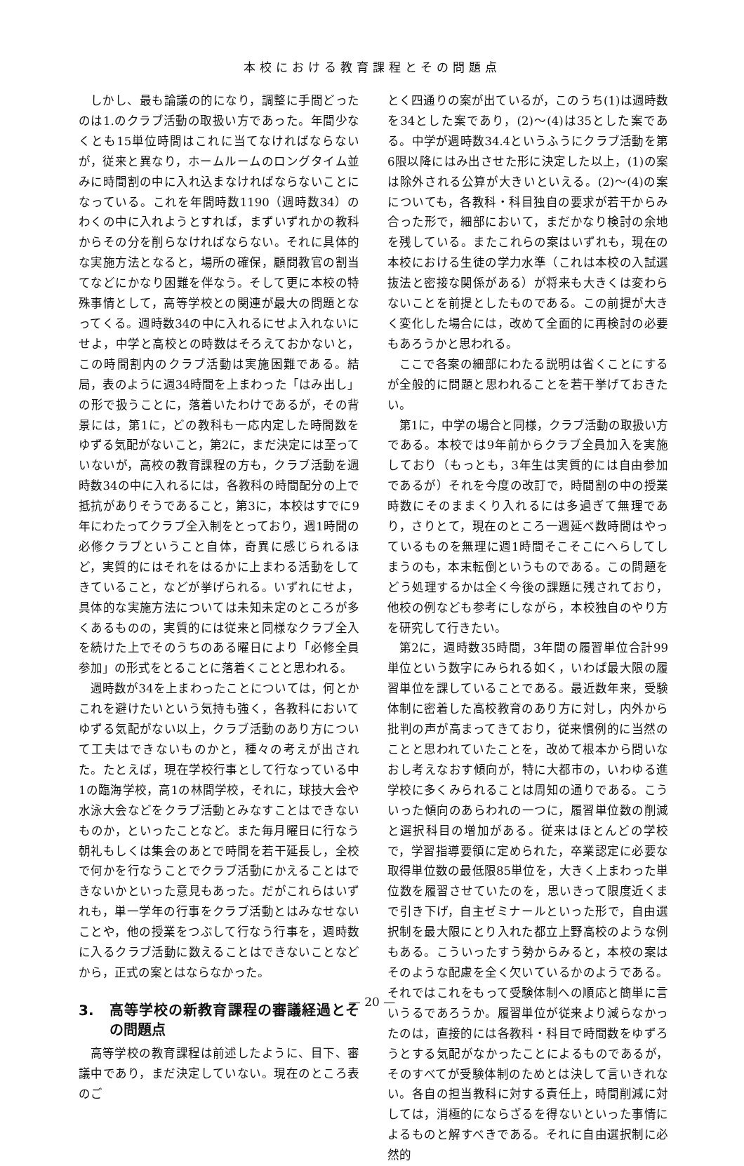本校における教育課程とその問題点
しかし、最も論議の的になり，調整に手間どったのは1.のクラブ活動の取扱い方であった。年間少なくとも15単位時間はこれに当てなければならないが，従来と異なり，ホームルームのロングタイム並みに時間割の中に入れ込まなければならないことになっている。これを年間時数1190（週時数34）のわくの中に入れようとすれば，まずいずれかの教科からその分を削らなければならない。それに具体的な実施方法となると，場所の確保，顧問教官の割当てなどにかなり困難を伴なう。そして更に本校の特殊事情として，高等学校との関連が最大の問題となってくる。週時数34の中に入れるにせよ入れないにせよ，中学と高校との時数はそろえておかないと，この時間割内のクラブ活動は実施困難である。結局，表のように週34時間を上まわった「はみ出し」の形で扱うことに，落着いたわけであるが，その背景には，第1に，どの教科も一応内定した時間数をゆずる気配がないこと，第2に，まだ決定には至っていないが，高校の教育課程の方も，クラブ活動を週時数34の中に入れるには，各教科の時間配分の上で抵抗がありそうであること，第3に，本校はすでに9年にわたってクラブ全入制をとっており，週1時間の必修クラブということ自体，奇異に感じられるほど，実質的にはそれをはるかに上まわる活動をしてきていること，などが挙げられる。いずれにせよ，具体的な実施方法については未知未定のところが多くあるものの，実質的には従来と同様なクラブ全入を続けた上でそのうちのある曜日により「必修全員参加」の形式をとることに落着くことと思われる。
週時数が34を上まわったことについては，何とかこれを避けたいという気持も強く，各教科においてゆずる気配がない以上，クラブ活動のあり方について工夫はできないものかと，種々の考えが出された。たとえば，現在学校行事として行なっている中1の臨海学校，高1の林間学校，それに，球技大会や水泳大会などをクラブ活動とみなすことはできないものか，といったことなど。また毎月曜日に行なう朝礼もしくは集会のあとで時間を若干延長し，全校で何かを行なうことでクラブ活動にかえることはできないかといった意見もあった。だがこれらはいずれも，単一学年の行事をクラブ活動とはみなせないことや，他の授業をつぶして行なう行事を，週時数に入るクラブ活動に数えることはできないことなどから，正式の案とはならなかった。
3. 高等学校の新教育課程の審議経過とその問題点
高等学校の教育課程は前述したように、目下、審議中であり，まだ決定していない。現在のところ表のご
とく四通りの案が出ているが，このうち(1)は週時数を34とした案であり，(2)〜(4)は35とした案である。中学が週時数34.4というふうにクラブ活動を第6限以降にはみ出させた形に決定した以上，(1)の案は除外される公算が大きいといえる。(2)〜(4)の案についても，各教科・科目独自の要求が若干からみ合った形で，細部において，まだかなり検討の余地を残している。またこれらの案はいずれも，現在の本校における生徒の学力水準（これは本校の入試選抜法と密接な関係がある）が将来も大きくは変わらないことを前提としたものである。この前提が大きく変化した場合には，改めて全面的に再検討の必要もあろうかと思われる。
ここで各案の細部にわたる説明は省くことにするが全般的に問題と思われることを若干挙げておきたい。
第1に，中学の場合と同様，クラブ活動の取扱い方である。本校では9年前からクラブ全員加入を実施しており（もっとも，3年生は実質的には自由参加であるが）それを今度の改訂で，時間割の中の授業時数にそのままくり入れるには多過ぎて無理であり，さりとて，現在のところ一週延べ数時間はやっているものを無理に週1時間そこそこにへらしてしまうのも，本末転倒というものである。この問題をどう処理するかは全く今後の課題に残されており，他校の例なども参考にしながら，本校独自のやり方を研究して行きたい。
第2に，週時数35時間，3年間の履習単位合計99単位という数字にみられる如く，いわば最大限の履習単位を課していることである。最近数年来，受験体制に密着した高校教育のあり方に対し，内外から批判の声が高まってきており，従来慣例的に当然のことと思われていたことを，改めて根本から問いなおし考えなおす傾向が，特に大都市の，いわゆる進学校に多くみられることは周知の通りである。こういった傾向のあらわれの一つに，履習単位数の削減と選択科目の増加がある。従来はほとんどの学校で，学習指導要領に定められた，卒業認定に必要な取得単位数の最低限85単位を，大きく上まわった単位数を履習させていたのを，思いきって限度近くまで引き下げ，自主ゼミナールといった形で，自由選択制を最大限にとり入れた都立上野高校のような例もある。こういったすう勢からみると，本校の案はそのような配慮を全く欠いているかのようである。それではこれをもって受験体制への順応と簡単に言いうるであろうか。履習単位が従来より減らなかったのは，直接的には各教科・科目で時間数をゆずろうとする気配がなかったことによるものであるが，そのすべてが受験体制のためとは決して言いきれない。各自の担当教科に対する責任上，時間削減に対しては，消極的にならざるを得ないといった事情によるものと解すべきである。それに自由選択制に必然的
— 20 —